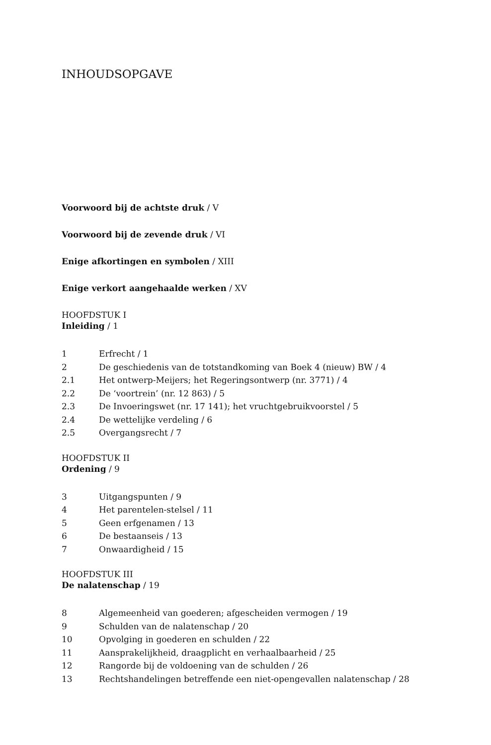INHOUDSOPGAVE
Voorwoord bij de achtste druk / V
Voorwoord bij de zevende druk / VI
Enige afkortingen en symbolen / XIII
Enige verkort aangehaalde werken / XV
HOOFDSTUK I
Inleiding / 1
1 Erfrecht / 1
2 De geschiedenis van de totstandkoming van Boek 4 (nieuw) BW / 4
2.1 Het ontwerp-Meijers; het Regeringsontwerp (nr. 3771) / 4
2.2 De ‘voortrein’ (nr. 12 863) / 5
2.3 De Invoeringswet (nr. 17 141); het vruchtgebruikvoorstel / 5
2.4 De wettelijke verdeling / 6
2.5 Overgangsrecht / 7
HOOFDSTUK II
Ordening / 9
3 Uitgangspunten / 9
4 Het parentelen-stelsel / 11
5 Geen erfgenamen / 13
6 De bestaanseis / 13
7 Onwaardigheid / 15
HOOFDSTUK III
De nalatenschap / 19
8 Algemeenheid van goederen; afgescheiden vermogen / 19
9 Schulden van de nalatenschap / 20
10 Opvolging in goederen en schulden / 22
11 Aansprakelijkheid, draagplicht en verhaalbaarheid / 25
12 Rangorde bij de voldoening van de schulden / 26
13 Rechtshandelingen betreffende een niet-opengevallen nalatenschap / 28